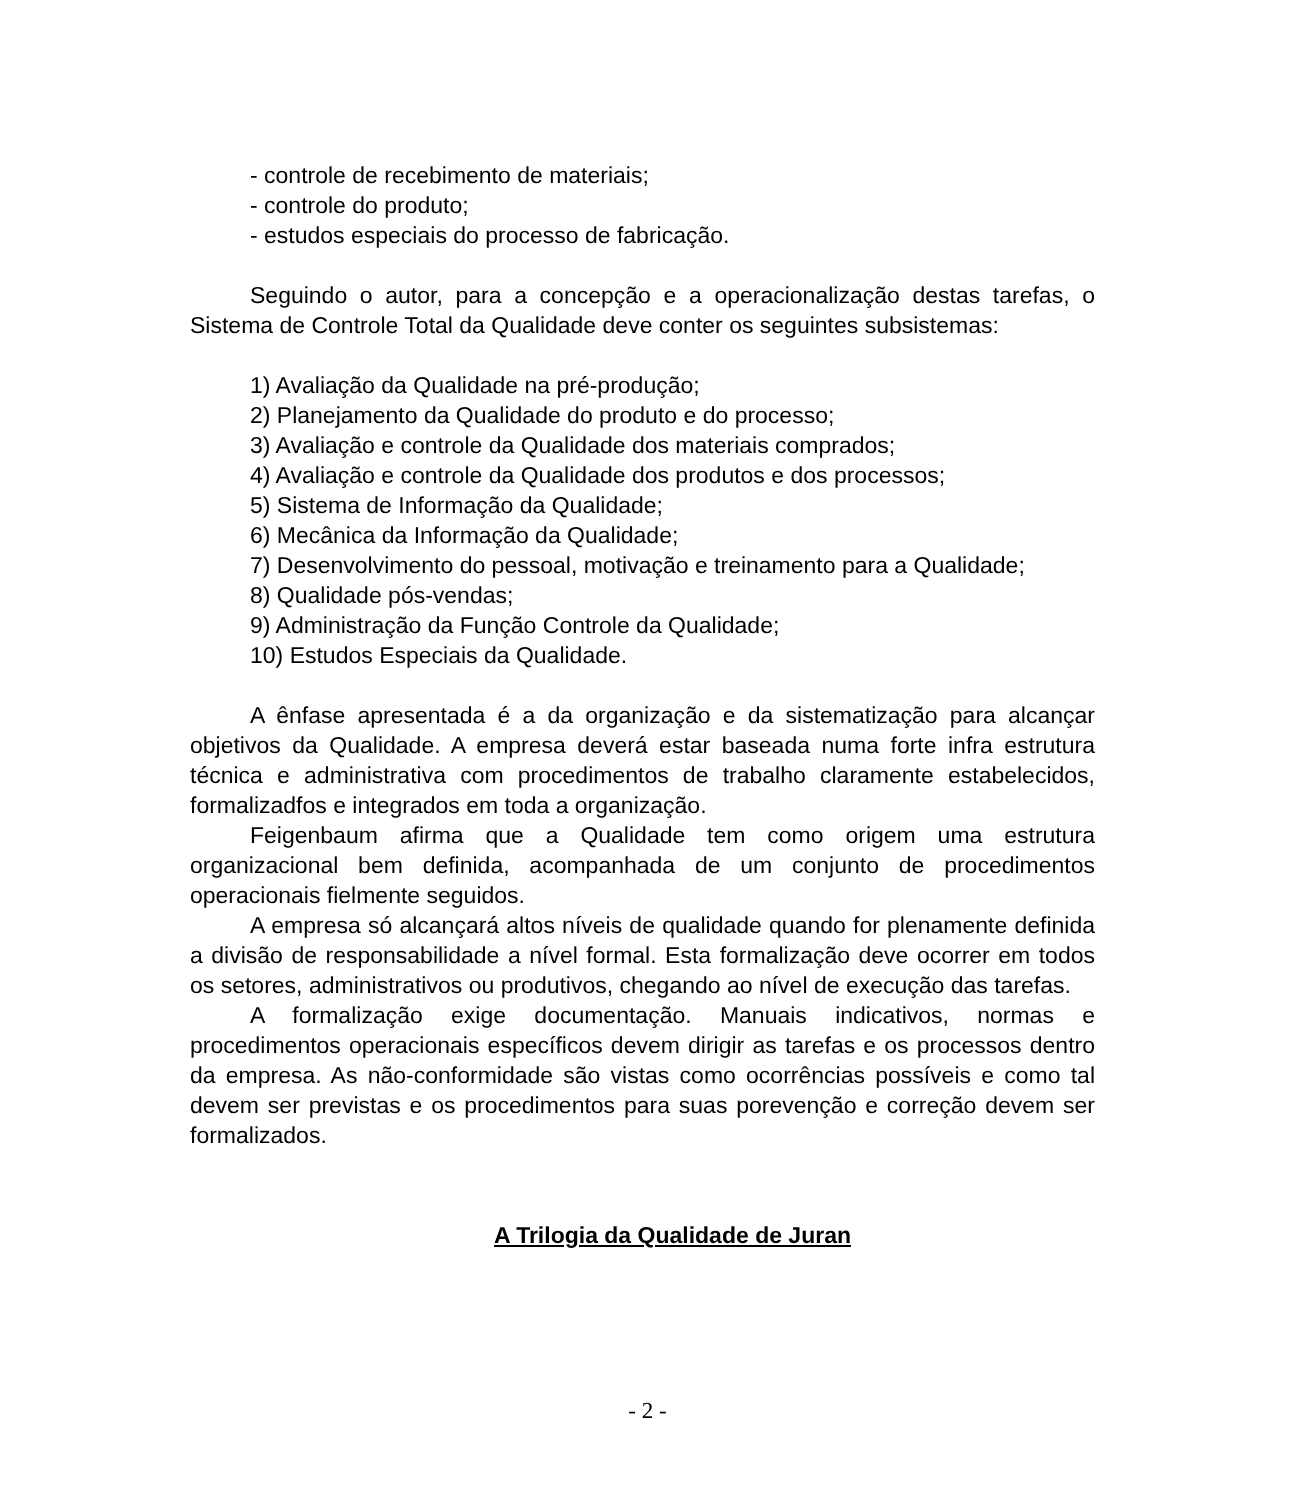- controle de recebimento de materiais;
- controle do produto;
- estudos especiais do processo de fabricação.
Seguindo o autor, para a concepção e a operacionalização destas tarefas, o Sistema de Controle Total da Qualidade deve conter os seguintes subsistemas:
1) Avaliação da Qualidade na pré-produção;
2) Planejamento da Qualidade do produto e do processo;
3) Avaliação e controle da Qualidade dos materiais comprados;
4) Avaliação e controle da Qualidade dos produtos e dos processos;
5) Sistema de Informação da Qualidade;
6) Mecânica da Informação da Qualidade;
7) Desenvolvimento do pessoal, motivação e treinamento para a Qualidade;
8) Qualidade pós-vendas;
9) Administração da Função Controle da Qualidade;
10) Estudos Especiais da Qualidade.
A ênfase apresentada é a da organização e da sistematização para alcançar objetivos da Qualidade. A empresa deverá estar baseada numa forte infra estrutura técnica e administrativa com procedimentos de trabalho claramente estabelecidos, formalizadfos e integrados em toda a organização.
Feigenbaum afirma que a Qualidade tem como origem uma estrutura organizacional bem definida, acompanhada de um conjunto de procedimentos operacionais fielmente seguidos.
A empresa só alcançará altos níveis de qualidade quando for plenamente definida a divisão de responsabilidade a nível formal. Esta formalização deve ocorrer em todos os setores, administrativos ou produtivos, chegando ao nível de execução das tarefas.
A formalização exige documentação. Manuais indicativos, normas e procedimentos operacionais específicos devem dirigir as tarefas e os processos dentro da empresa. As não-conformidade são vistas como ocorrências possíveis e como tal devem ser previstas e os procedimentos para suas porevenção e correção devem ser formalizados.
A Trilogia da Qualidade de Juran
- 2 -